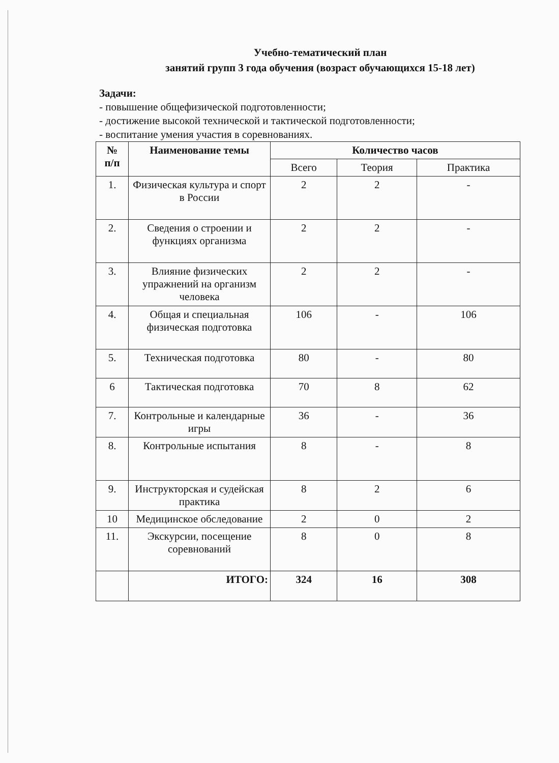Учебно-тематический план
занятий групп 3 года обучения (возраст обучающихся 15-18 лет)
Задачи:
- повышение общефизической подготовленности;
- достижение высокой технической и тактической подготовленности;
- воспитание умения участия в соревнованиях.
| № п/п | Наименование темы | Количество часов | | |
| --- | --- | --- | --- | --- |
| | | Всего | Теория | Практика |
| 1. | Физическая культура и спорт в России | 2 | 2 | - |
| 2. | Сведения о строении и функциях организма | 2 | 2 | - |
| 3. | Влияние физических упражнений на организм человека | 2 | 2 | - |
| 4. | Общая и специальная физическая подготовка | 106 | - | 106 |
| 5. | Техническая подготовка | 80 | - | 80 |
| 6 | Тактическая подготовка | 70 | 8 | 62 |
| 7. | Контрольные и календарные игры | 36 | - | 36 |
| 8. | Контрольные испытания | 8 | - | 8 |
| 9. | Инструкторская и судейская практика | 8 | 2 | 6 |
| 10 | Медицинское обследование | 2 | 0 | 2 |
| 11. | Экскурсии, посещение соревнований | 8 | 0 | 8 |
| | ИТОГО: | 324 | 16 | 308 |